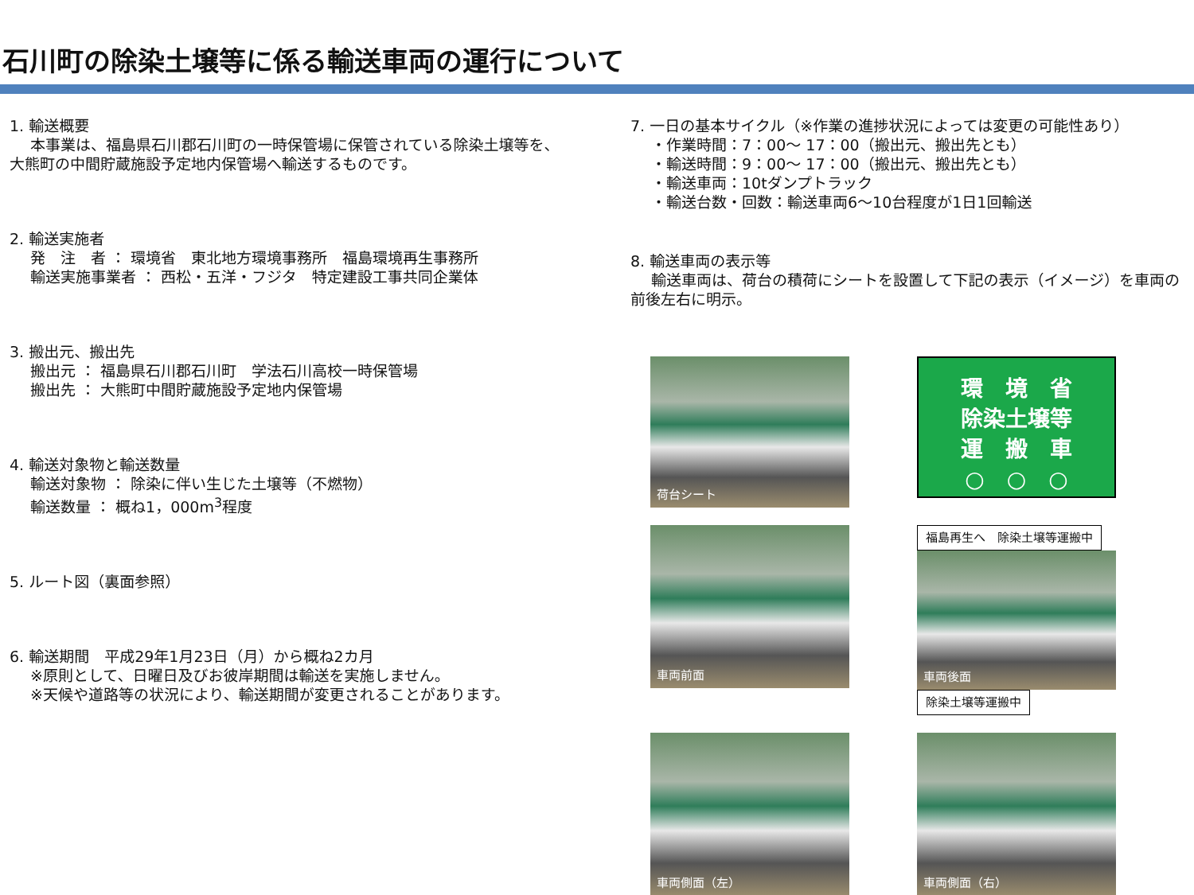石川町の除染土壌等に係る輸送車両の運行について
1. 輸送概要
本事業は、福島県石川郡石川町の一時保管場に保管されている除染土壌等を、
大熊町の中間貯蔵施設予定地内保管場へ輸送するものです。
2. 輸送実施者
発　注　者 ： 環境省　東北地方環境事務所　福島環境再生事務所
輸送実施事業者 ： 西松・五洋・フジタ　特定建設工事共同企業体
3. 搬出元、搬出先
搬出元 ： 福島県石川郡石川町　学法石川高校一時保管場
搬出先 ： 大熊町中間貯蔵施設予定地内保管場
4. 輸送対象物と輸送数量
輸送対象物 ： 除染に伴い生じた土壌等（不燃物）
輸送数量 ： 概ね1，000m<sup>3</sup>程度
5. ルート図（裏面参照）
6. 輸送期間　平成29年1月23日（月）から概ね2カ月
※原則として、日曜日及びお彼岸期間は輸送を実施しません。
※天候や道路等の状況により、輸送期間が変更されることがあります。
7. 一日の基本サイクル（※作業の進捗状況によっては変更の可能性あり）
・作業時間：7：00～ 17：00（搬出元、搬出先とも）
・輸送時間：9：00～ 17：00（搬出元、搬出先とも）
・輸送車両：10tダンプトラック
・輸送台数・回数：輸送車両6～10台程度が1日1回輸送
8. 輸送車両の表示等
輸送車両は、荷台の積荷にシートを設置して下記の表示（イメージ）を車両の
前後左右に明示。
荷台シート
環　境　省
除染土壌等
運　搬　車
○　○　○
車両前面
福島再生へ　除染土壌等運搬中
車両後面
除染土壌等運搬中
車両側面（左）
車両側面（右）